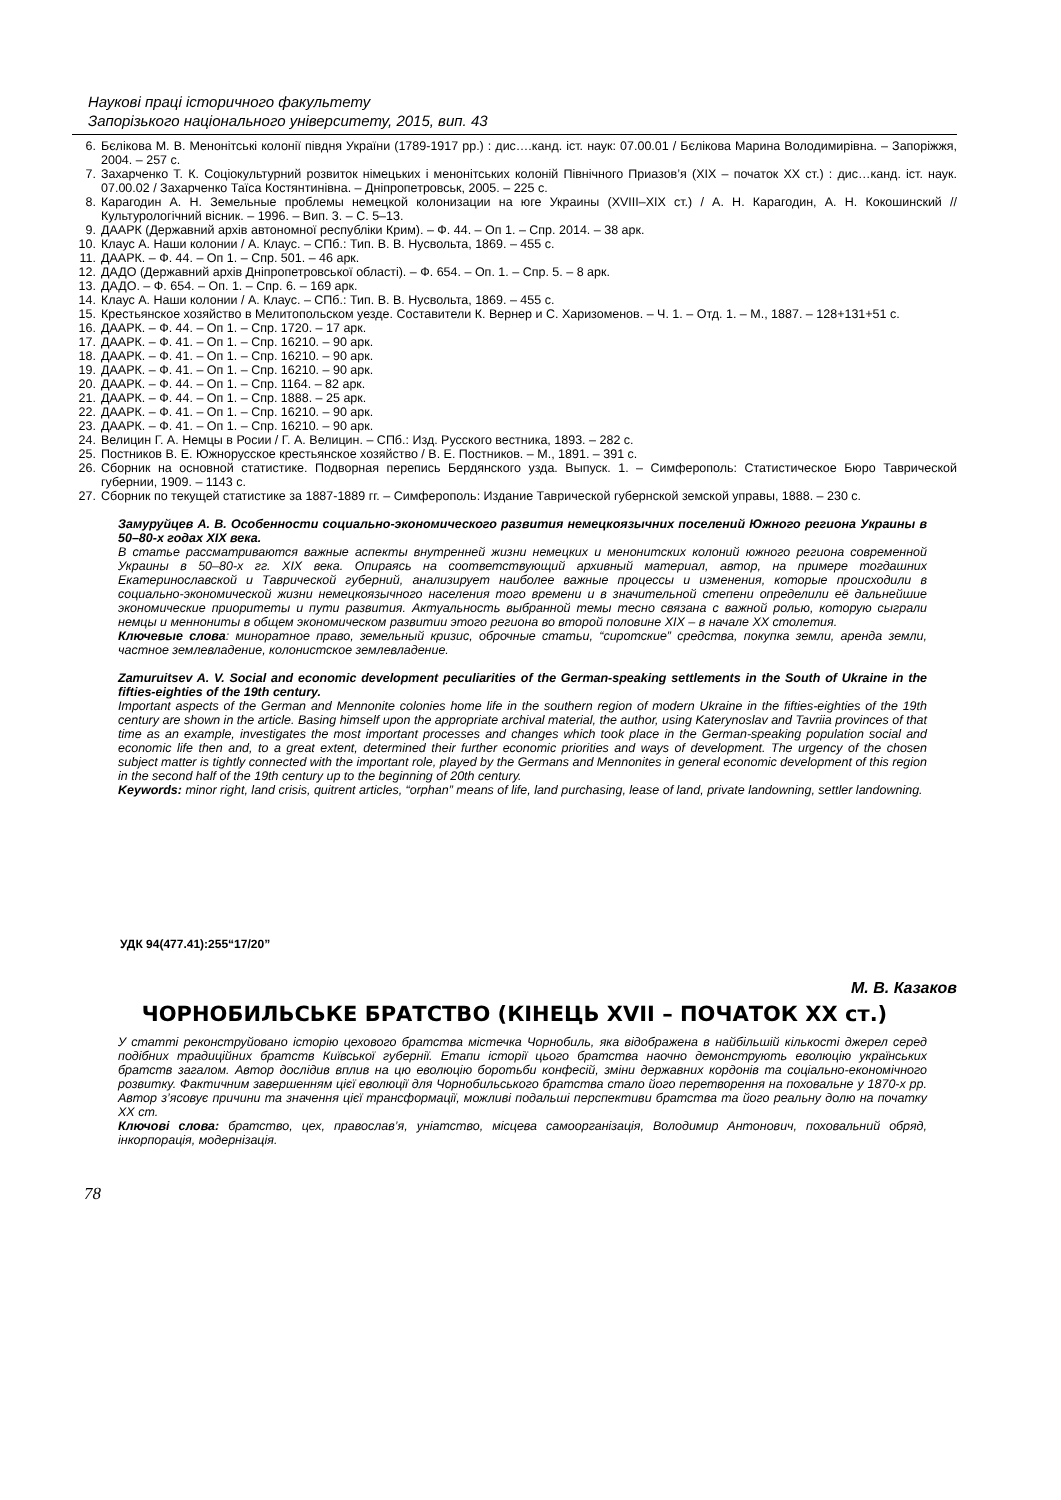Наукові праці історичного факультету
Запорізького національного університету, 2015, вип. 43
6. Бєлікова М. В. Менонітські колонії півдня України (1789-1917 рр.) : дис….канд. іст. наук: 07.00.01 / Бєлікова Марина Володимирівна. – Запоріжжя, 2004. – 257 с.
7. Захарченко Т. К. Соціокультурний розвиток німецьких і менонітських колоній Північного Приазов’я (ХІХ – початок ХХ ст.) : дис…канд. іст. наук. 07.00.02 / Захарченко Таїса Костянтинівна. – Дніпропетровськ, 2005. – 225 с.
8. Карагодин А. Н. Земельные проблемы немецкой колонизации на юге Украины (XVIII–XIX ст.) / А. Н. Карагодин, А. Н. Кокошинский // Культурологічний вісник. – 1996. – Вип. 3. – С. 5–13.
9. ДААРК (Державний архів автономної республіки Крим). – Ф. 44. – Оп 1. – Спр. 2014. – 38 арк.
10. Клаус А. Наши колонии / А. Клаус. – СПб.: Тип. В. В. Нусвольта, 1869. – 455 с.
11. ДААРК. – Ф. 44. – Оп 1. – Спр. 501. – 46 арк.
12. ДАДО (Державний архів Дніпропетровської області). – Ф. 654. – Оп. 1. – Спр. 5. – 8 арк.
13. ДАДО. – Ф. 654. – Оп. 1. – Спр. 6. – 169 арк.
14. Клаус А. Наши колонии / А. Клаус. – СПб.: Тип. В. В. Нусвольта, 1869. – 455 с.
15. Крестьянское хозяйство в Мелитопольском уезде. Составители К. Вернер и С. Харизоменов. – Ч. 1. – Отд. 1. – М., 1887. – 128+131+51 с.
16. ДААРК. – Ф. 44. – Оп 1. – Спр. 1720. – 17 арк.
17. ДААРК. – Ф. 41. – Оп 1. – Спр. 16210. – 90 арк.
18. ДААРК. – Ф. 41. – Оп 1. – Спр. 16210. – 90 арк.
19. ДААРК. – Ф. 41. – Оп 1. – Спр. 16210. – 90 арк.
20. ДААРК. – Ф. 44. – Оп 1. – Спр. 1164. – 82 арк.
21. ДААРК. – Ф. 44. – Оп 1. – Спр. 1888. – 25 арк.
22. ДААРК. – Ф. 41. – Оп 1. – Спр. 16210. – 90 арк.
23. ДААРК. – Ф. 41. – Оп 1. – Спр. 16210. – 90 арк.
24. Велицин Г. А. Немцы в Росии / Г. А. Велицин. – СПб.: Изд. Русского вестника, 1893. – 282 с.
25. Постников В. Е. Южнорусское крестьянское хозяйство / В. Е. Постников. – М., 1891. – 391 с.
26. Сборник на основной статистике. Подворная перепись Бердянского узда. Выпуск. 1. – Симферополь: Статистическое Бюро Таврической губернии, 1909. – 1143 с.
27. Сборник по текущей статистике за 1887-1889 гг. – Симферополь: Издание Таврической губернской земской управы, 1888. – 230 с.
Замуруйцев А. В. Особенности социально-экономического развития немецкоязычних поселений Южного региона Украины в 50–80-х годах XIX века.
В статье рассматриваются важные аспекты внутренней жизни немецких и менонитских колоний южного региона современной Украины в 50–80-х гг. XIX века. Опираясь на соответствующий архивный материал, автор, на примере тогдашних Екатеринославской и Таврической губерний, анализирует наиболее важные процессы и изменения, которые происходили в социально-экономической жизни немецкоязычного населения того времени и в значительной степени определили её дальнейшие экономические приоритеты и пути развития. Актуальность выбранной темы тесно связана с важной ролью, которую сыграли немцы и меннониты в общем экономическом развитии этого региона во второй половине XIX – в начале XX столетия.
Ключевые слова: миноратное право, земельный кризис, оброчные статьи, “сиротские” средства, покупка земли, аренда земли, частное землевладение, колонистское землевладение.
Zamuruitsev A. V. Social and economic development peculiarities of the German-speaking settlements in the South of Ukraine in the fifties-eighties of the 19th century.
Important aspects of the German and Mennonite colonies home life in the southern region of modern Ukraine in the fifties-eighties of the 19th century are shown in the article. Basing himself upon the appropriate archival material, the author, using Katerynoslav and Tavriia provinces of that time as an example, investigates the most important processes and changes which took place in the German-speaking population social and economic life then and, to a great extent, determined their further economic priorities and ways of development. The urgency of the chosen subject matter is tightly connected with the important role, played by the Germans and Mennonites in general economic development of this region in the second half of the 19th century up to the beginning of 20th century.
Keywords: minor right, land crisis, quitrent articles, “orphan” means of life, land purchasing, lease of land, private landowning, settler landowning.
УДК 94(477.41):255“17/20”
М. В. Казаков
ЧОРНОБИЛЬСЬКЕ БРАТСТВО (КІНЕЦЬ XVII – ПОЧАТОК XX ст.)
У статті реконструйовано історію цехового братства містечка Чорнобиль, яка відображена в найбільшій кількості джерел серед подібних традиційних братств Київської губернії. Етапи історії цього братства наочно демонструють еволюцію українських братств загалом. Автор дослідив вплив на цю еволюцію боротьби конфесій, зміни державних кордонів та соціально-економічного розвитку. Фактичним завершенням цієї еволюції для Чорнобильського братства стало його перетворення на поховальне у 1870-х рр. Автор з’ясовує причини та значення цієї трансформації, можливі подальші перспективи братства та його реальну долю на початку XX ст.
Ключові слова: братство, цех, православ’я, уніатство, місцева самоорганізація, Володимир Антонович, поховальний обряд, інкорпорація, модернізація.
78